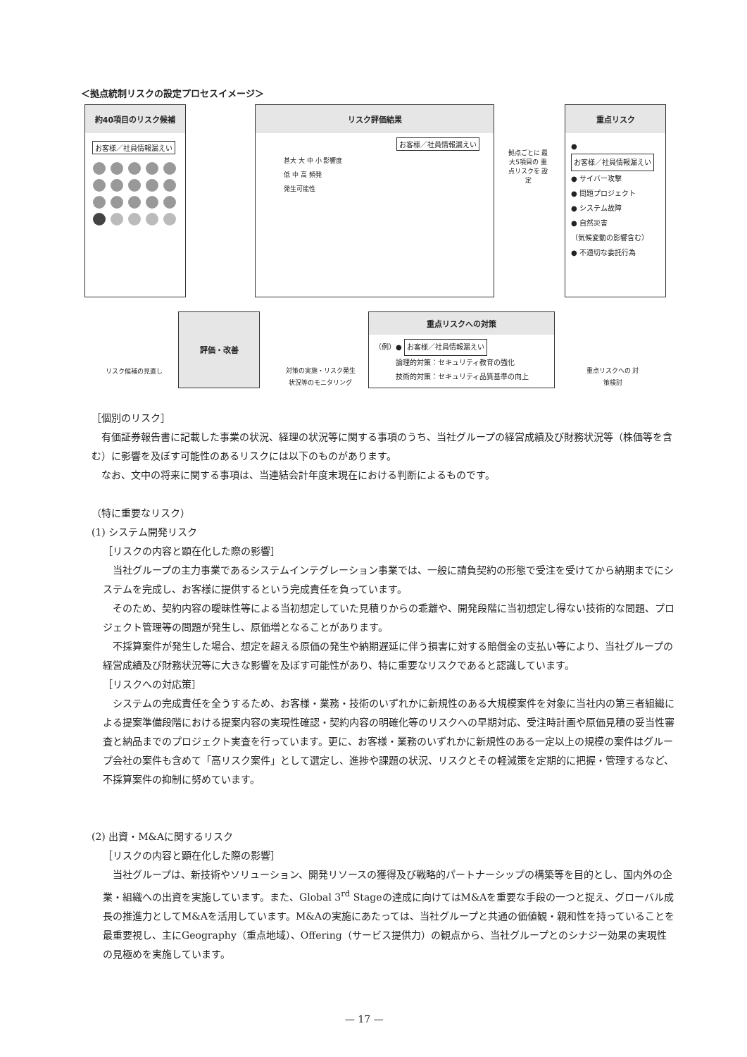＜拠点統制リスクの設定プロセスイメージ＞
約40項目のリスク候補
お客様／社員情報漏えい
リスク評価結果
お客様／社員情報漏えい
甚大 大 中 小 影響度
低 中 高 頻発
発生可能性
拠点ごとに 最大5項目の 重点リスクを 設定
重点リスク
● お客様／社員情報漏えい
● サイバー攻撃
● 問題プロジェクト
● システム故障
● 自然災害
（気候変動の影響含む）
● 不適切な委託行為
リスク候補の見直し
評価・改善
対策の実施・リスク発生 状況等のモニタリング
重点リスクへの対策
（例）● お客様／社員情報漏えい
　　　論理的対策：セキュリティ教育の強化
　　　技術的対策：セキュリティ品質基準の向上
重点リスクへの 対策検討
［個別のリスク］
有価証券報告書に記載した事業の状況、経理の状況等に関する事項のうち、当社グループの経営成績及び財務状況等（株価等を含む）に影響を及ぼす可能性のあるリスクには以下のものがあります。
なお、文中の将来に関する事項は、当連結会計年度末現在における判断によるものです。
（特に重要なリスク）
(1) システム開発リスク
［リスクの内容と顕在化した際の影響］
当社グループの主力事業であるシステムインテグレーション事業では、一般に請負契約の形態で受注を受けてから納期までにシステムを完成し、お客様に提供するという完成責任を負っています。
そのため、契約内容の曖昧性等による当初想定していた見積りからの乖離や、開発段階に当初想定し得ない技術的な問題、プロジェクト管理等の問題が発生し、原価増となることがあります。
不採算案件が発生した場合、想定を超える原価の発生や納期遅延に伴う損害に対する賠償金の支払い等により、当社グループの経営成績及び財務状況等に大きな影響を及ぼす可能性があり、特に重要なリスクであると認識しています。
［リスクへの対応策］
システムの完成責任を全うするため、お客様・業務・技術のいずれかに新規性のある大規模案件を対象に当社内の第三者組織による提案準備段階における提案内容の実現性確認・契約内容の明確化等のリスクへの早期対応、受注時計画や原価見積の妥当性審査と納品までのプロジェクト実査を行っています。更に、お客様・業務のいずれかに新規性のある一定以上の規模の案件はグループ会社の案件も含めて「高リスク案件」として選定し、進捗や課題の状況、リスクとその軽減策を定期的に把握・管理するなど、不採算案件の抑制に努めています。
(2) 出資・M&Aに関するリスク
［リスクの内容と顕在化した際の影響］
当社グループは、新技術やソリューション、開発リソースの獲得及び戦略的パートナーシップの構築等を目的とし、国内外の企業・組織への出資を実施しています。また、Global 3<sup>rd</sup> Stageの達成に向けてはM&Aを重要な手段の一つと捉え、グローバル成長の推進力としてM&Aを活用しています。M&Aの実施にあたっては、当社グループと共通の価値観・親和性を持っていることを最重要視し、主にGeography（重点地域）、Offering（サービス提供力）の観点から、当社グループとのシナジー効果の実現性の見極めを実施しています。
— 17 —